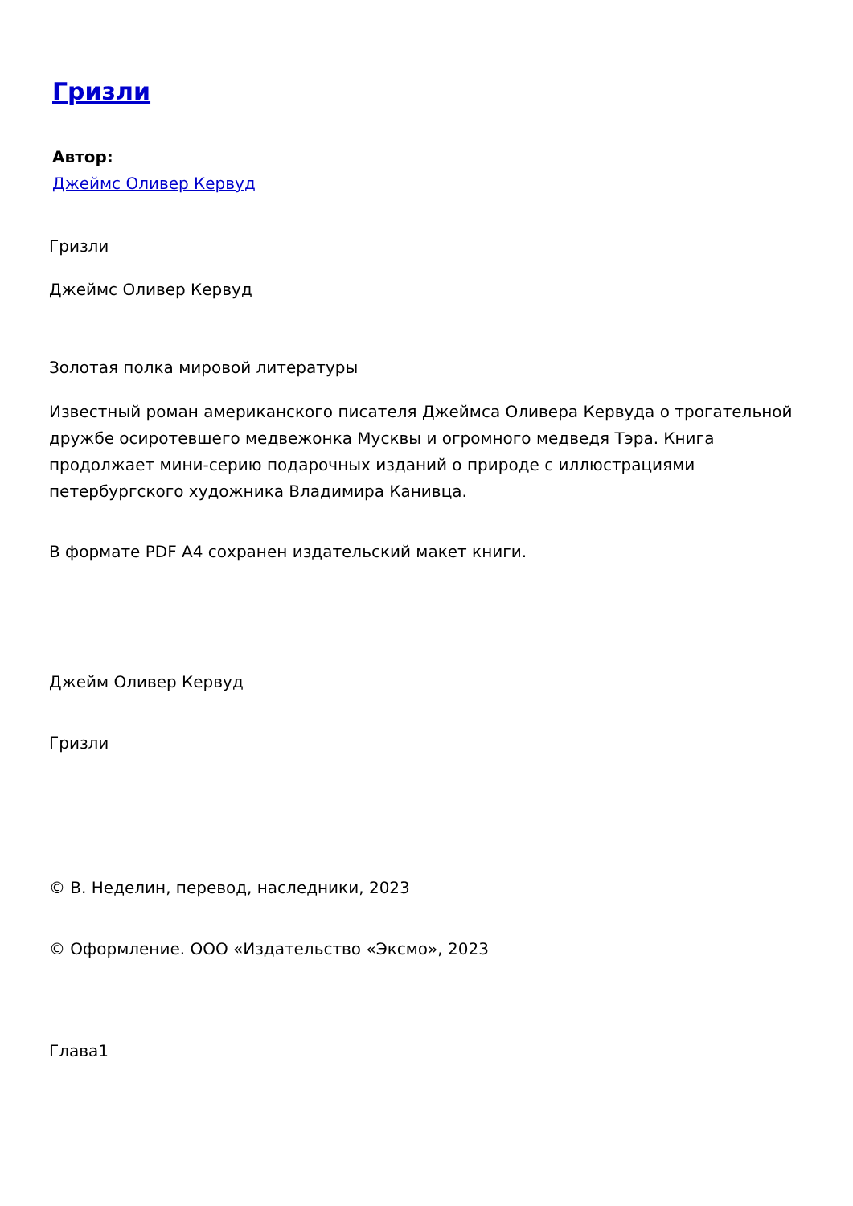Гризли
Автор:
Джеймс Оливер Кервуд
Гризли
Джеймс Оливер Кервуд
Золотая полка мировой литературы
Известный роман американского писателя Джеймса Оливера Кервуда о трогательной дружбе осиротевшего медвежонка Мусквы и огромного медведя Тэра. Книга продолжает мини-серию подарочных изданий о природе с иллюстрациями петербургского художника Владимира Канивца.
В формате PDF A4 сохранен издательский макет книги.
Джейм Оливер Кервуд
Гризли
© В. Неделин, перевод, наследники, 2023
© Оформление. ООО «Издательство «Эксмо», 2023
Глава1